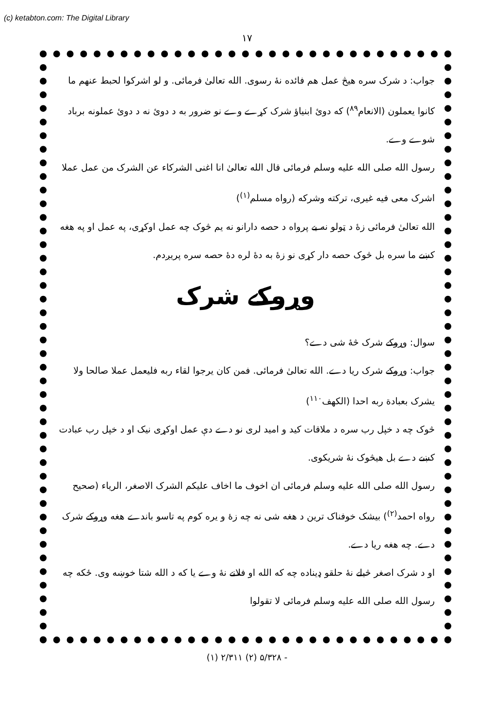(c) ketabton.com: The Digital Library
۱۷
جواب: د شرک سره هیڅ عمل هم فائده نهٔ رسوی. الله تعالیٰ فرمائی. و لو اشرکوا لحبط عنهم ما کانوا یعملون (الانعام<sup>۸۹</sup>) که دوئ ابنیاؤ شرک کړے وے نو ضرور به د دوئ نه د دوئ عملونه برباد شوے وے.
رسول الله صلی الله علیه وسلم فرمائی قال الله تعالیٰ انا اغنی الشرکاء عن الشرک من عمل عملا اشرک معی فیه غیری، ترکته وشرکه (رواه مسلم<sup>(۱)</sup>)
الله تعالیٰ فرمائی زهٔ د ټولو نه بے پرواه د حصه دارانو نه یم څوک چه عمل اوکړی، په عمل او په هغه کښے ما سره بل څوک حصه دار کړی نو زهٔ به دهٔ لره دهٔ حصه سره پریږدم.
وړوکے شرک
سوال: وړوکے شرک څهٔ شی دے؟
جواب: وړوکے شرک ریا دے. الله تعالیٰ فرمائی. فمن کان یرجوا لقاء ربه فلیعمل عملا صالحا ولا یشرک بعبادة ربه احدا (الکهف<sup>۱۱۰</sup>)
څوک چه د خپل رب سره د ملاقات کید و امید لری نو دے دې عمل اوکړی نیک او د خپل رب عبادت کښے دے بل هیڅوک نهٔ شریکوی.
رسول الله صلی الله علیه وسلم فرمائی ان اخوف ما اخاف علیکم الشرک الاصغر، الریاء (صحیح رواه احمد<sup>(۲)</sup>) بیشک خوفناک ترین د هغه شی نه چه زهٔ و یره کوم په تاسو باندے هغه وړوکے شرک دے. چه هغه ریا دے.
او د شرک اصغر څیلے نهٔ حلقو ډیناده چه که الله او فلانے نهٔ وے یا که د الله شتا خوښه وی. ځکه چه رسول الله صلی الله علیه وسلم فرمائی لا تقولوا
(۱) ۲/۳۱۱ (۲) ۵/۳۲۸ -